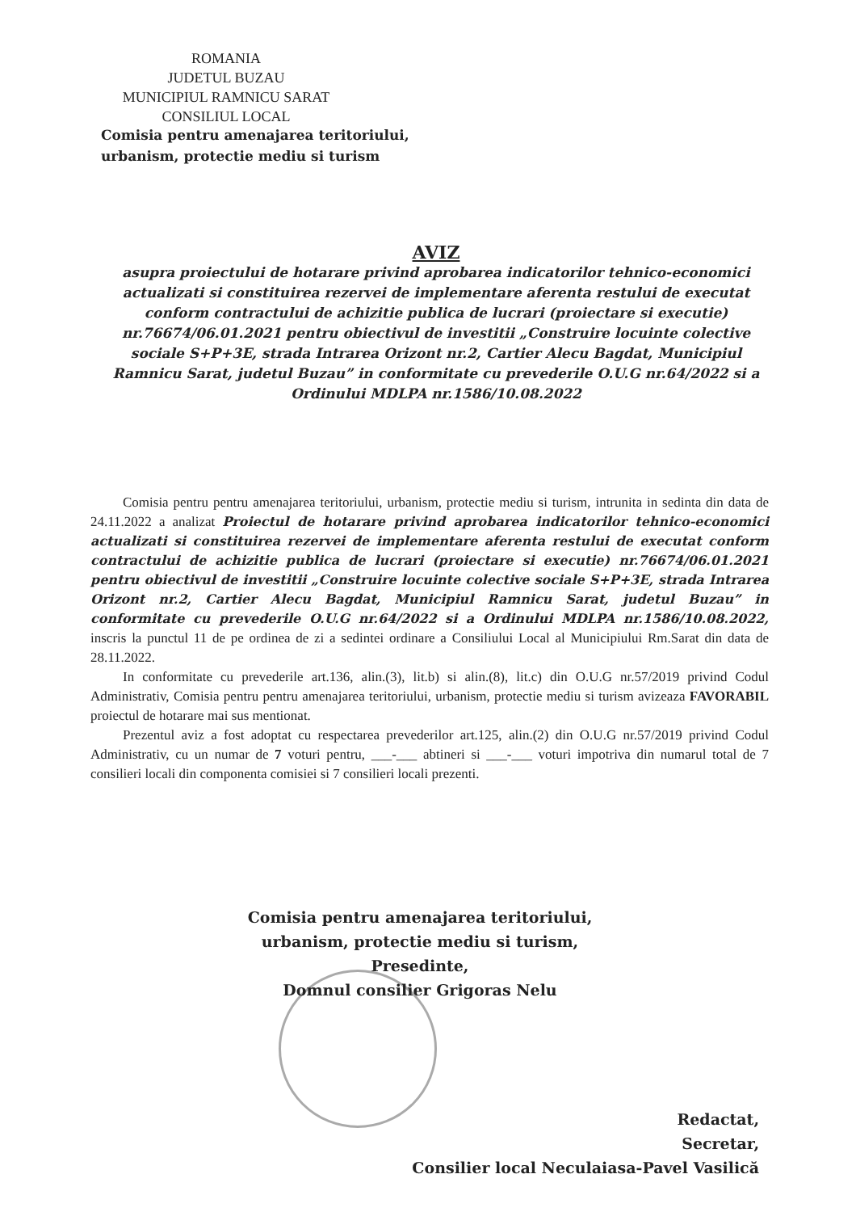ROMANIA
JUDETUL BUZAU
MUNICIPIUL RAMNICU SARAT
CONSILIUL LOCAL
Comisia pentru amenajarea teritoriului,
urbanism, protectie mediu si turism
AVIZ
asupra proiectului de hotarare privind aprobarea indicatorilor tehnico-economici actualizati si constituirea rezervei de implementare aferenta restului de executat conform contractului de achizitie publica de lucrari (proiectare si executie) nr.76674/06.01.2021 pentru obiectivul de investitii „Construire locuinte colective sociale S+P+3E, strada Intrarea Orizont nr.2, Cartier Alecu Bagdat, Municipiul Ramnicu Sarat, judetul Buzau” in conformitate cu prevederile O.U.G nr.64/2022 si a Ordinului MDLPA nr.1586/10.08.2022
Comisia pentru pentru amenajarea teritoriului, urbanism, protectie mediu si turism, intrunita in sedinta din data de 24.11.2022 a analizat Proiectul de hotarare privind aprobarea indicatorilor tehnico-economici actualizati si constituirea rezervei de implementare aferenta restului de executat conform contractului de achizitie publica de lucrari (proiectare si executie) nr.76674/06.01.2021 pentru obiectivul de investitii „Construire locuinte colective sociale S+P+3E, strada Intrarea Orizont nr.2, Cartier Alecu Bagdat, Municipiul Ramnicu Sarat, judetul Buzau” in conformitate cu prevederile O.U.G nr.64/2022 si a Ordinului MDLPA nr.1586/10.08.2022, inscris la punctul 11 de pe ordinea de zi a sedintei ordinare a Consiliului Local al Municipiului Rm.Sarat din data de 28.11.2022.
In conformitate cu prevederile art.136, alin.(3), lit.b) si alin.(8), lit.c) din O.U.G nr.57/2019 privind Codul Administrativ, Comisia pentru pentru amenajarea teritoriului, urbanism, protectie mediu si turism avizeaza FAVORABIL proiectul de hotarare mai sus mentionat.
Prezentul aviz a fost adoptat cu respectarea prevederilor art.125, alin.(2) din O.U.G nr.57/2019 privind Codul Administrativ, cu un numar de 7 voturi pentru, ___-___ abtineri si ___-___ voturi impotriva din numarul total de 7 consilieri locali din componenta comisiei si 7 consilieri locali prezenti.
Comisia pentru amenajarea teritoriului,
urbanism, protectie mediu si turism,
Presedinte,
Domnul consilier Grigoras Nelu
Redactat,
Secretar,
Consilier local Neculaiasa-Pavel Vasilică